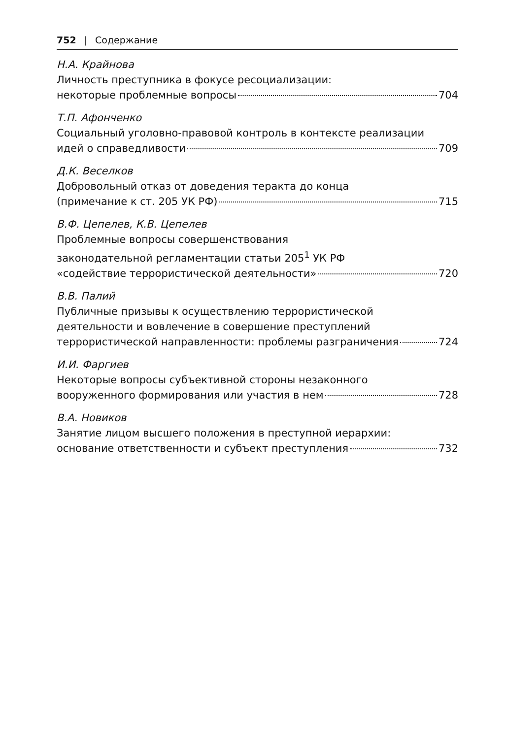752 | Содержание
Н.А. Крайнова
Личность преступника в фокусе ресоциализации:
некоторые проблемные вопросы 704
Т.П. Афонченко
Социальный уголовно-правовой контроль в контексте реализации
идей о справедливости 709
Д.К. Веселков
Добровольный отказ от доведения теракта до конца
(примечание к ст. 205 УК РФ) 715
В.Ф. Цепелев, К.В. Цепелев
Проблемные вопросы совершенствования
законодательной регламентации статьи 205<sup>1</sup> УК РФ
«содействие террористической деятельности» 720
В.В. Палий
Публичные призывы к осуществлению террористической
деятельности и вовлечение в совершение преступлений
террористической направленности: проблемы разграничения 724
И.И. Фаргиев
Некоторые вопросы субъективной стороны незаконного
вооруженного формирования или участия в нем 728
В.А. Новиков
Занятие лицом высшего положения в преступной иерархии:
основание ответственности и субъект преступления 732